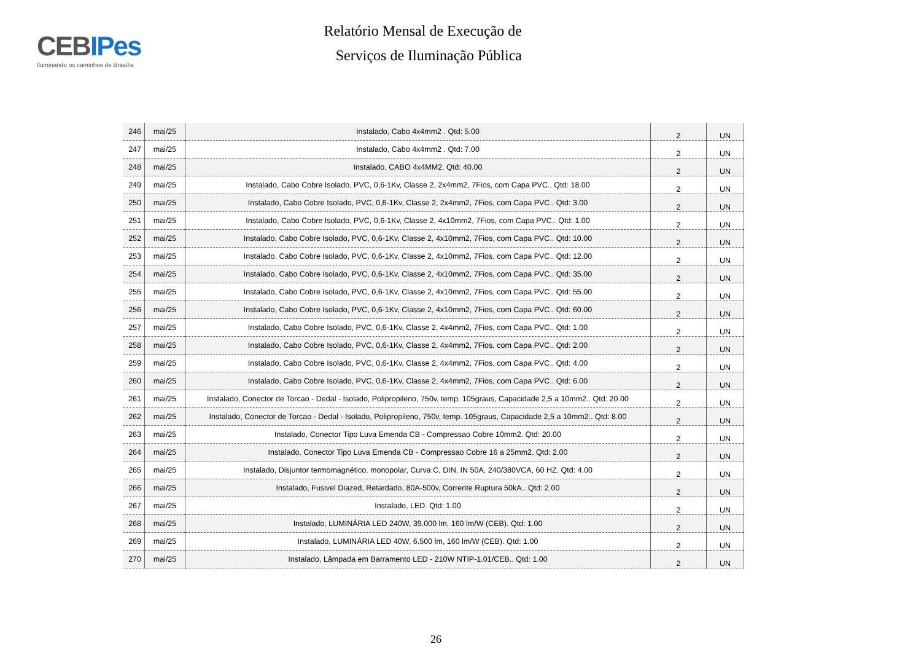CEBIPes
Iluminando os caminhos de Brasília
Relatório Mensal de Execução de
Serviços de Iluminação Pública
| 246 | mai/25 | Instalado, Cabo 4x4mm2 . Qtd: 5.00 | 2 | UN |
| 247 | mai/25 | Instalado, Cabo 4x4mm2 . Qtd: 7.00 | 2 | UN |
| 248 | mai/25 | Instalado, CABO 4x4MM2. Qtd: 40.00 | 2 | UN |
| 249 | mai/25 | Instalado, Cabo Cobre Isolado, PVC, 0,6-1Kv, Classe 2, 2x4mm2, 7Fios, com Capa PVC.. Qtd: 18.00 | 2 | UN |
| 250 | mai/25 | Instalado, Cabo Cobre Isolado, PVC, 0,6-1Kv, Classe 2, 2x4mm2, 7Fios, com Capa PVC.. Qtd: 3.00 | 2 | UN |
| 251 | mai/25 | Instalado, Cabo Cobre Isolado, PVC, 0,6-1Kv, Classe 2, 4x10mm2, 7Fios, com Capa PVC.. Qtd: 1.00 | 2 | UN |
| 252 | mai/25 | Instalado, Cabo Cobre Isolado, PVC, 0,6-1Kv, Classe 2, 4x10mm2, 7Fios, com Capa PVC.. Qtd: 10.00 | 2 | UN |
| 253 | mai/25 | Instalado, Cabo Cobre Isolado, PVC, 0,6-1Kv, Classe 2, 4x10mm2, 7Fios, com Capa PVC.. Qtd: 12.00 | 2 | UN |
| 254 | mai/25 | Instalado, Cabo Cobre Isolado, PVC, 0,6-1Kv, Classe 2, 4x10mm2, 7Fios, com Capa PVC.. Qtd: 35.00 | 2 | UN |
| 255 | mai/25 | Instalado, Cabo Cobre Isolado, PVC, 0,6-1Kv, Classe 2, 4x10mm2, 7Fios, com Capa PVC.. Qtd: 55.00 | 2 | UN |
| 256 | mai/25 | Instalado, Cabo Cobre Isolado, PVC, 0,6-1Kv, Classe 2, 4x10mm2, 7Fios, com Capa PVC.. Qtd: 60.00 | 2 | UN |
| 257 | mai/25 | Instalado, Cabo Cobre Isolado, PVC, 0,6-1Kv, Classe 2, 4x4mm2, 7Fios, com Capa PVC.. Qtd: 1.00 | 2 | UN |
| 258 | mai/25 | Instalado, Cabo Cobre Isolado, PVC, 0,6-1Kv, Classe 2, 4x4mm2, 7Fios, com Capa PVC.. Qtd: 2.00 | 2 | UN |
| 259 | mai/25 | Instalado, Cabo Cobre Isolado, PVC, 0,6-1Kv, Classe 2, 4x4mm2, 7Fios, com Capa PVC.. Qtd: 4.00 | 2 | UN |
| 260 | mai/25 | Instalado, Cabo Cobre Isolado, PVC, 0,6-1Kv, Classe 2, 4x4mm2, 7Fios, com Capa PVC.. Qtd: 6.00 | 2 | UN |
| 261 | mai/25 | Instalado, Conector de Torcao - Dedal - Isolado, Polipropileno, 750v, temp. 105graus, Capacidade 2,5 a 10mm2.. Qtd: 20.00 | 2 | UN |
| 262 | mai/25 | Instalado, Conector de Torcao - Dedal - Isolado, Polipropileno, 750v, temp. 105graus, Capacidade 2,5 a 10mm2.. Qtd: 8.00 | 2 | UN |
| 263 | mai/25 | Instalado, Conector Tipo Luva Emenda CB - Compressao Cobre 10mm2. Qtd: 20.00 | 2 | UN |
| 264 | mai/25 | Instalado, Conector Tipo Luva Emenda CB - Compressao Cobre 16 a 25mm2. Qtd: 2.00 | 2 | UN |
| 265 | mai/25 | Instalado, Disjuntor termomagnético, monopolar, Curva C, DIN, IN 50A, 240/380VCA, 60 HZ. Qtd: 4.00 | 2 | UN |
| 266 | mai/25 | Instalado, Fusivel Diazed, Retardado, 80A-500v, Corrente Ruptura 50kA.. Qtd: 2.00 | 2 | UN |
| 267 | mai/25 | Instalado, LED. Qtd: 1.00 | 2 | UN |
| 268 | mai/25 | Instalado, LUMINÁRIA LED 240W, 39.000 lm, 160 lm/W (CEB). Qtd: 1.00 | 2 | UN |
| 269 | mai/25 | Instalado, LUMINÁRIA LED 40W, 6.500 lm, 160 lm/W (CEB). Qtd: 1.00 | 2 | UN |
| 270 | mai/25 | Instalado, Lâmpada em Barramento LED - 210W NTIP-1.01/CEB.. Qtd: 1.00 | 2 | UN |
26